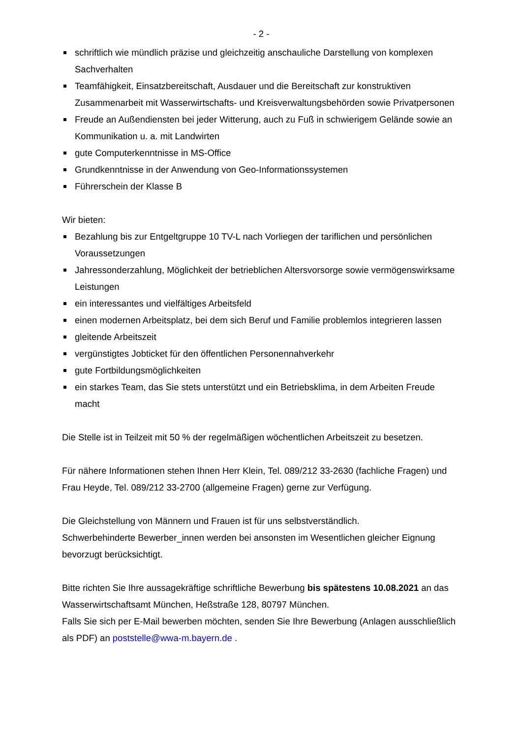- 2 -
schriftlich wie mündlich präzise und gleichzeitig anschauliche Darstellung von komplexen Sachverhalten
Teamfähigkeit, Einsatzbereitschaft, Ausdauer und die Bereitschaft zur konstruktiven Zusammenarbeit mit Wasserwirtschafts- und Kreisverwaltungsbehörden sowie Privatpersonen
Freude an Außendiensten bei jeder Witterung, auch zu Fuß in schwierigem Gelände sowie an Kommunikation u. a. mit Landwirten
gute Computerkenntnisse in MS-Office
Grundkenntnisse in der Anwendung von Geo-Informationssystemen
Führerschein der Klasse B
Wir bieten:
Bezahlung bis zur Entgeltgruppe 10 TV-L nach Vorliegen der tariflichen und persönlichen Voraussetzungen
Jahressonderzahlung, Möglichkeit der betrieblichen Altersvorsorge sowie vermögenswirksame Leistungen
ein interessantes und vielfältiges Arbeitsfeld
einen modernen Arbeitsplatz, bei dem sich Beruf und Familie problemlos integrieren lassen
gleitende Arbeitszeit
vergünstigtes Jobticket für den öffentlichen Personennahverkehr
gute Fortbildungsmöglichkeiten
ein starkes Team, das Sie stets unterstützt und ein Betriebsklima, in dem Arbeiten Freude macht
Die Stelle ist in Teilzeit mit 50 % der regelmäßigen wöchentlichen Arbeitszeit zu besetzen.
Für nähere Informationen stehen Ihnen Herr Klein, Tel. 089/212 33-2630 (fachliche Fragen) und Frau Heyde, Tel. 089/212 33-2700 (allgemeine Fragen) gerne zur Verfügung.
Die Gleichstellung von Männern und Frauen ist für uns selbstverständlich.
Schwerbehinderte Bewerber_innen werden bei ansonsten im Wesentlichen gleicher Eignung bevorzugt berücksichtigt.
Bitte richten Sie Ihre aussagekräftige schriftliche Bewerbung bis spätestens 10.08.2021 an das Wasserwirtschaftsamt München, Heßstraße 128, 80797 München.
Falls Sie sich per E-Mail bewerben möchten, senden Sie Ihre Bewerbung (Anlagen ausschließlich als PDF) an poststelle@wwa-m.bayern.de .